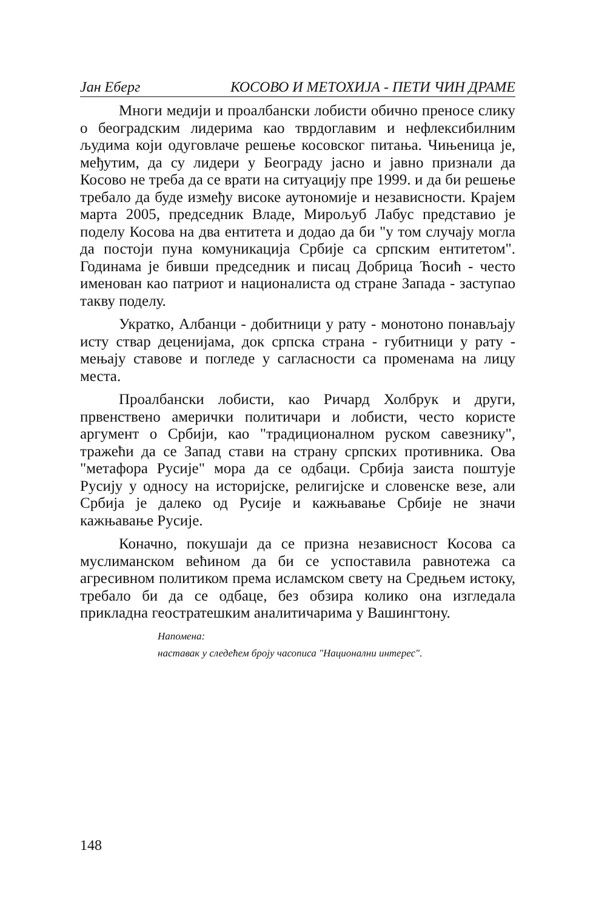Јан Еберг КОСОВО И МЕТОХИЈА - ПЕТИ ЧИН ДРАМЕ
Многи медији и проалбански лобисти обично преносе слику о београдским лидерима као тврдоглавим и нефлексибилним људима који одуговлаче решење косовског питања. Чињеница је, међутим, да су лидери у Београду јасно и јавно признали да Косово не треба да се врати на ситуацију пре 1999. и да би решење требало да буде између високе аутономије и независности. Крајем марта 2005, председник Владе, Мирољуб Лабус представио је поделу Косова на два ентитета и додао да би "у том случају могла да постоји пуна комуникација Србије са српским ентитетом". Годинама је бивши председник и писац Добрица Ћосић - често именован као патриот и националиста од стране Запада - заступао такву поделу.
Укратко, Албанци - добитници у рату - монотоно понављају исту ствар деценијама, док српска страна - губитници у рату - мењају ставове и погледе у сагласности са променама на лицу места.
Проалбански лобисти, као Ричард Холбрук и други, првенствено амерички политичари и лобисти, често користе аргумент о Србији, као "традиционалном руском савезнику", тражећи да се Запад стави на страну српских противника. Ова "метафора Русије" мора да се одбаци. Србија заиста поштује Русију у односу на историјске, религијске и словенске везе, али Србија је далеко од Русије и кажњавање Србије не значи кажњавање Русије.
Коначно, покушаји да се призна независност Косова са муслиманском већином да би се успоставила равнотежа са агресивном политиком према исламском свету на Средњем истоку, требало би да се одбаце, без обзира колико она изгледала прикладна геостратешким аналитичарима у Вашингтону.
Напомена:
наставак у следећем броју часописа "Национални интерес".
148